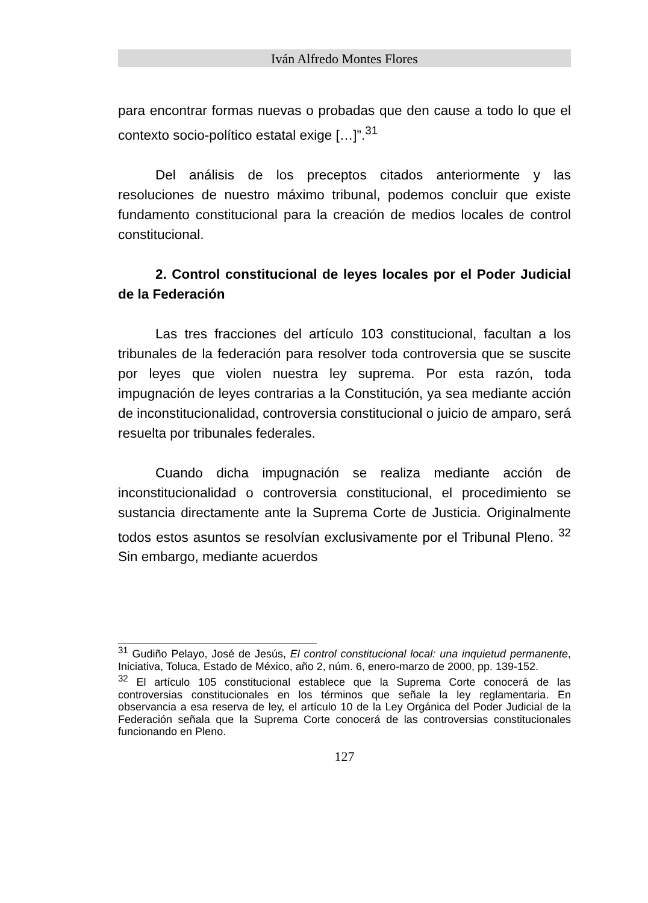Iván Alfredo Montes Flores
para encontrar formas nuevas o probadas que den cause a todo lo que el contexto socio-político estatal exige […]”.<sup>31</sup>
Del análisis de los preceptos citados anteriormente y las resoluciones de nuestro máximo tribunal, podemos concluir que existe fundamento constitucional para la creación de medios locales de control constitucional.
2. Control constitucional de leyes locales por el Poder Judicial de la Federación
Las tres fracciones del artículo 103 constitucional, facultan a los tribunales de la federación para resolver toda controversia que se suscite por leyes que violen nuestra ley suprema. Por esta razón, toda impugnación de leyes contrarias a la Constitución, ya sea mediante acción de inconstitucionalidad, controversia constitucional o juicio de amparo, será resuelta por tribunales federales.
Cuando dicha impugnación se realiza mediante acción de inconstitucionalidad o controversia constitucional, el procedimiento se sustancia directamente ante la Suprema Corte de Justicia. Originalmente todos estos asuntos se resolvían exclusivamente por el Tribunal Pleno. <sup>32</sup> Sin embargo, mediante acuerdos
<sup>31</sup> Gudiño Pelayo, José de Jesús, El control constitucional local: una inquietud permanente, Iniciativa, Toluca, Estado de México, año 2, núm. 6, enero-marzo de 2000, pp. 139-152.
<sup>32</sup> El artículo 105 constitucional establece que la Suprema Corte conocerá de las controversias constitucionales en los términos que señale la ley reglamentaria. En observancia a esa reserva de ley, el artículo 10 de la Ley Orgánica del Poder Judicial de la Federación señala que la Suprema Corte conocerá de las controversias constitucionales funcionando en Pleno.
127